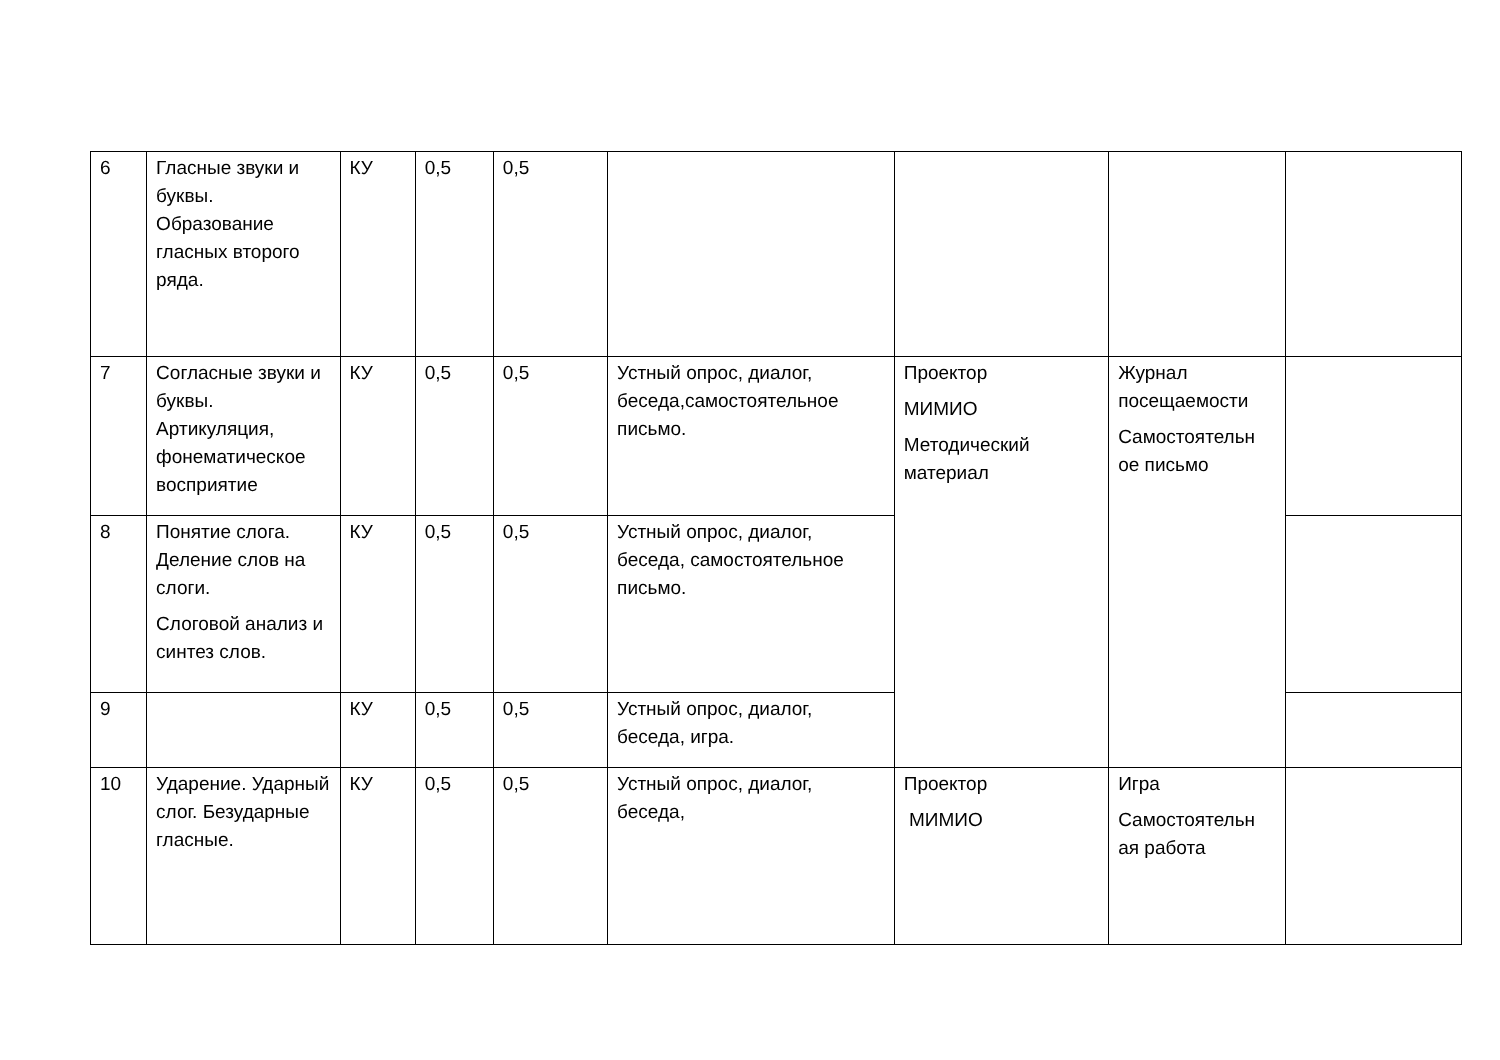| 6 | Гласные звуки и буквы. Образование гласных второго ряда. | КУ | 0,5 | 0,5 | | | | |
| 7 | Согласные звуки и буквы. Артикуляция, фонематическое восприятие | КУ | 0,5 | 0,5 | Устный опрос, диалог, беседа,самостоятельное письмо. | Проектор МИМИО Методический материал | Журнал посещаемости Самостоятельн ое письмо | |
| 8 | Понятие слога. Деление слов на слоги. Слоговой анализ и синтез слов. | КУ | 0,5 | 0,5 | Устный опрос, диалог, беседа, самостоятельное письмо. | | | |
| 9 | | КУ | 0,5 | 0,5 | Устный опрос, диалог, беседа, игра. | | | |
| 10 | Ударение. Ударный слог. Безударные гласные. | КУ | 0,5 | 0,5 | Устный опрос, диалог, беседа, | Проектор МИМИО | Игра Самостоятельн ая работа | |